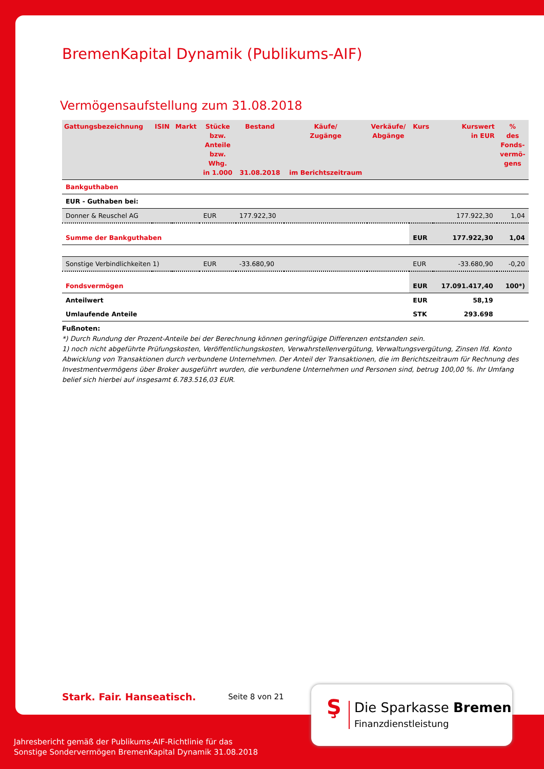BremenKapital Dynamik (Publikums-AIF)
Vermögensaufstellung zum 31.08.2018
| Gattungsbezeichnung | ISIN | Markt | Stücke bzw. Anteile bzw. Whg. in 1.000 | Bestand 31.08.2018 | Käufe/ Zugänge im Berichtszeitraum | Verkäufe/ Abgänge | Kurs | Kurswert in EUR | % des Fonds- vermö- gens |
| --- | --- | --- | --- | --- | --- | --- | --- | --- | --- |
| Bankguthaben | | | | | | | | | |
| EUR - Guthaben bei: | | | | | | | | | |
| Donner & Reuschel AG | | | EUR | 177.922,30 | | | | 177.922,30 | 1,04 |
| Summe der Bankguthaben | | | | | | | EUR | 177.922,30 | 1,04 |
| Sonstige Verbindlichkeiten 1) | | | EUR | -33.680,90 | | | EUR | -33.680,90 | -0,20 |
| Fondsvermögen | | | | | | | EUR | 17.091.417,40 | 100*) |
| Anteilwert | | | | | | | EUR | 58,19 | |
| Umlaufende Anteile | | | | | | | STK | 293.698 | |
Fußnoten:
*) Durch Rundung der Prozent-Anteile bei der Berechnung können geringfügige Differenzen entstanden sein.
1) noch nicht abgeführte Prüfungskosten, Veröffentlichungskosten, Verwahrstellenvergütung, Verwaltungsvergütung, Zinsen lfd. Konto Abwicklung von Transaktionen durch verbundene Unternehmen. Der Anteil der Transaktionen, die im Berichtszeitraum für Rechnung des Investmentvermögens über Broker ausgeführt wurden, die verbundene Unternehmen und Personen sind, betrug 100,00 %. Ihr Umfang belief sich hierbei auf insgesamt 6.783.516,03 EUR.
Stark. Fair. Hanseatisch. Seite 8 von 21
Ş Die Sparkasse Bremen
Finanzdienstleistung
Jahresbericht gemäß der Publikums-AIF-Richtlinie für das
Sonstige Sondervermögen BremenKapital Dynamik 31.08.2018